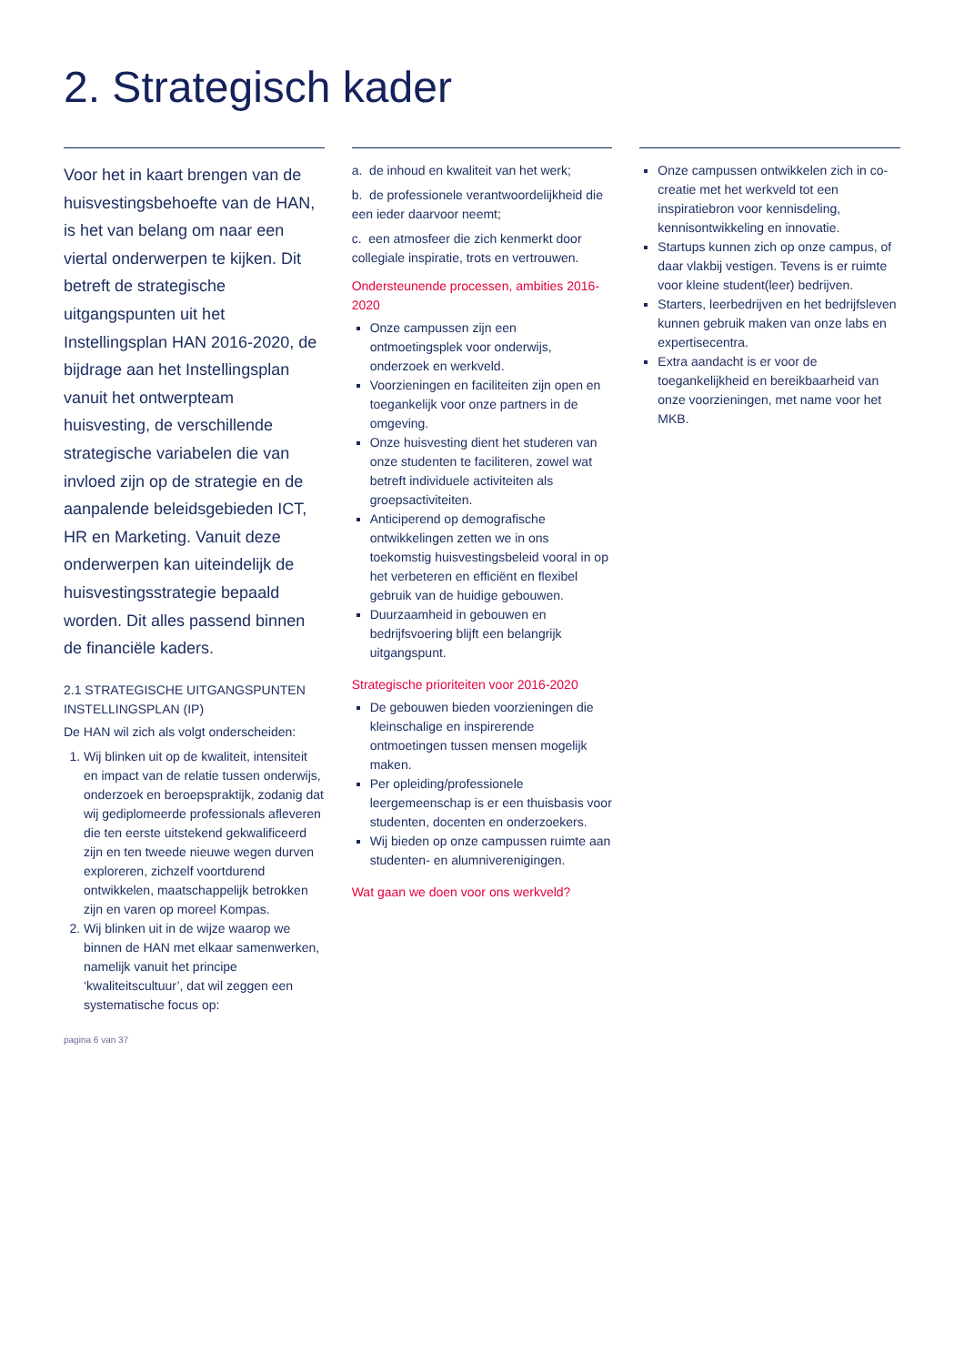2. Strategisch kader
Voor het in kaart brengen van de huisvestingsbehoefte van de HAN, is het van belang om naar een viertal onderwerpen te kijken. Dit betreft de strategische uitgangspunten uit het Instellingsplan HAN 2016-2020, de bijdrage aan het Instellingsplan vanuit het ontwerpteam huisvesting, de verschillende strategische variabelen die van invloed zijn op de strategie en de aanpalende beleidsgebieden ICT, HR en Marketing. Vanuit deze onderwerpen kan uiteindelijk de huisvestingsstrategie bepaald worden. Dit alles passend binnen de financiële kaders.
2.1 STRATEGISCHE UITGANGSPUNTEN INSTELLINGSPLAN (IP)
De HAN wil zich als volgt onderscheiden:
1. Wij blinken uit op de kwaliteit, intensiteit en impact van de relatie tussen onderwijs, onderzoek en beroepspraktijk, zodanig dat wij gediplomeerde professionals afleveren die ten eerste uitstekend gekwalificeerd zijn en ten tweede nieuwe wegen durven exploreren, zichzelf voortdurend ontwikkelen, maatschappelijk betrokken zijn en varen op moreel Kompas.
2. Wij blinken uit in de wijze waarop we binnen de HAN met elkaar samenwerken, namelijk vanuit het principe ‘kwaliteitscultuur’, dat wil zeggen een systematische focus op:
pagina 6 van 37
a. de inhoud en kwaliteit van het werk;
b. de professionele verantwoordelijkheid die een ieder daarvoor neemt;
c. een atmosfeer die zich kenmerkt door collegiale inspiratie, trots en vertrouwen.
Ondersteunende processen, ambities 2016-2020
Onze campussen zijn een ontmoetingsplek voor onderwijs, onderzoek en werkveld.
Voorzieningen en faciliteiten zijn open en toegankelijk voor onze partners in de omgeving.
Onze huisvesting dient het studeren van onze studenten te faciliteren, zowel wat betreft individuele activiteiten als groepsactiviteiten.
Anticiperend op demografische ontwikkelingen zetten we in ons toekomstig huisvestingsbeleid vooral in op het verbeteren en efficiënt en flexibel gebruik van de huidige gebouwen.
Duurzaamheid in gebouwen en bedrijfsvoering blijft een belangrijk uitgangspunt.
Strategische prioriteiten voor 2016-2020
De gebouwen bieden voorzieningen die kleinschalige en inspirerende ontmoetingen tussen mensen mogelijk maken.
Per opleiding/professionele leergemeenschap is er een thuisbasis voor studenten, docenten en onderzoekers.
Wij bieden op onze campussen ruimte aan studenten- en alumniverenigingen.
Wat gaan we doen voor ons werkveld?
Onze campussen ontwikkelen zich in co-creatie met het werkveld tot een inspiratiebron voor kennisdeling, kennisontwikkeling en innovatie.
Startups kunnen zich op onze campus, of daar vlakbij vestigen. Tevens is er ruimte voor kleine student(leer) bedrijven.
Starters, leerbedrijven en het bedrijfsleven kunnen gebruik maken van onze labs en expertisecentra.
Extra aandacht is er voor de toegankelijkheid en bereikbaarheid van onze voorzieningen, met name voor het MKB.